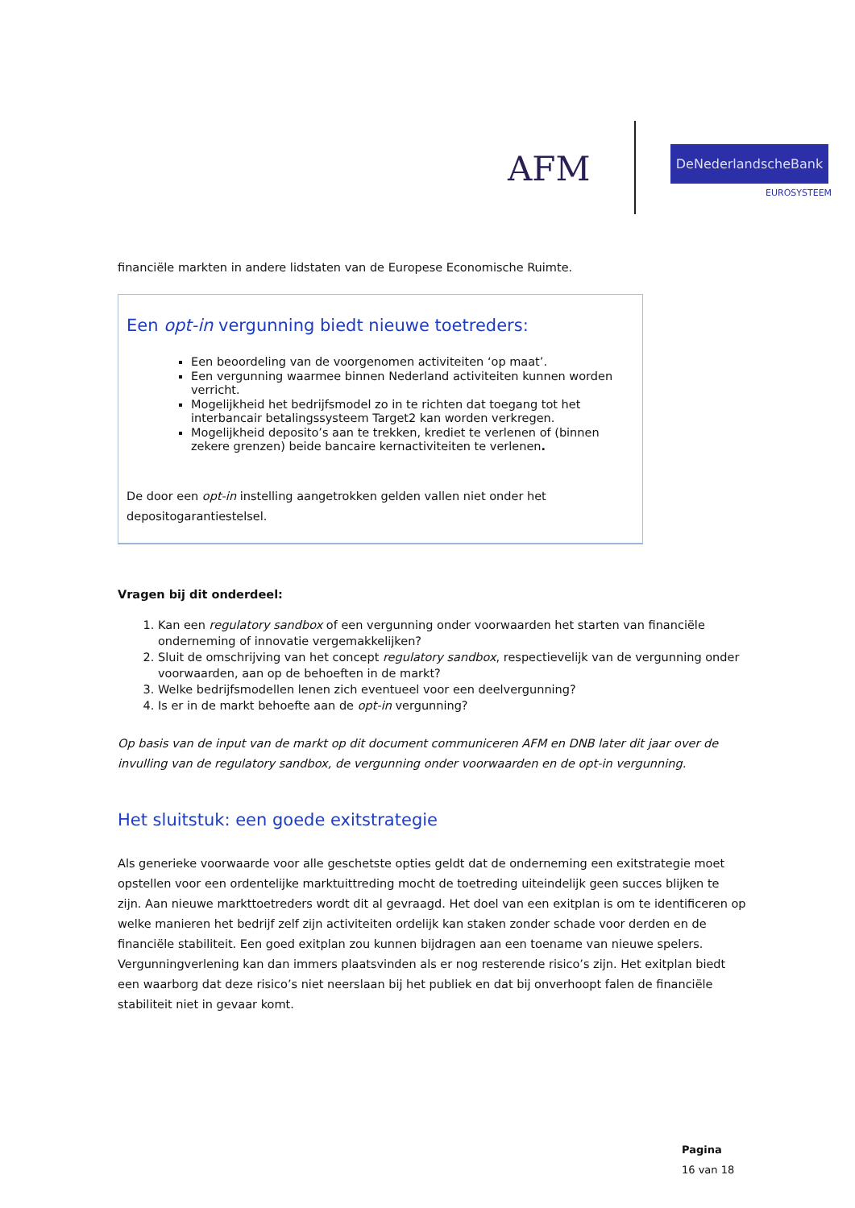AFM DeNederlandscheBank
EUROSYSTEEM
financiële markten in andere lidstaten van de Europese Economische Ruimte.
Een opt-in vergunning biedt nieuwe toetreders:
Een beoordeling van de voorgenomen activiteiten ‘op maat’.
Een vergunning waarmee binnen Nederland activiteiten kunnen worden verricht.
Mogelijkheid het bedrijfsmodel zo in te richten dat toegang tot het interbancair betalingssysteem Target2 kan worden verkregen.
Mogelijkheid deposito’s aan te trekken, krediet te verlenen of (binnen zekere grenzen) beide bancaire kernactiviteiten te verlenen.
De door een opt-in instelling aangetrokken gelden vallen niet onder het depositogarantiestelsel.
Vragen bij dit onderdeel:
1. Kan een regulatory sandbox of een vergunning onder voorwaarden het starten van financiële onderneming of innovatie vergemakkelijken?
2. Sluit de omschrijving van het concept regulatory sandbox, respectievelijk van de vergunning onder voorwaarden, aan op de behoeften in de markt?
3. Welke bedrijfsmodellen lenen zich eventueel voor een deelvergunning?
4. Is er in de markt behoefte aan de opt-in vergunning?
Op basis van de input van de markt op dit document communiceren AFM en DNB later dit jaar over de invulling van de regulatory sandbox, de vergunning onder voorwaarden en de opt-in vergunning.
Het sluitstuk: een goede exitstrategie
Als generieke voorwaarde voor alle geschetste opties geldt dat de onderneming een exitstrategie moet opstellen voor een ordentelijke marktuittreding mocht de toetreding uiteindelijk geen succes blijken te zijn. Aan nieuwe markttoetreders wordt dit al gevraagd. Het doel van een exitplan is om te identificeren op welke manieren het bedrijf zelf zijn activiteiten ordelijk kan staken zonder schade voor derden en de financiële stabiliteit. Een goed exitplan zou kunnen bijdragen aan een toename van nieuwe spelers. Vergunningverlening kan dan immers plaatsvinden als er nog resterende risico’s zijn. Het exitplan biedt een waarborg dat deze risico’s niet neerslaan bij het publiek en dat bij onverhoopt falen de financiële stabiliteit niet in gevaar komt.
Pagina
16 van 18